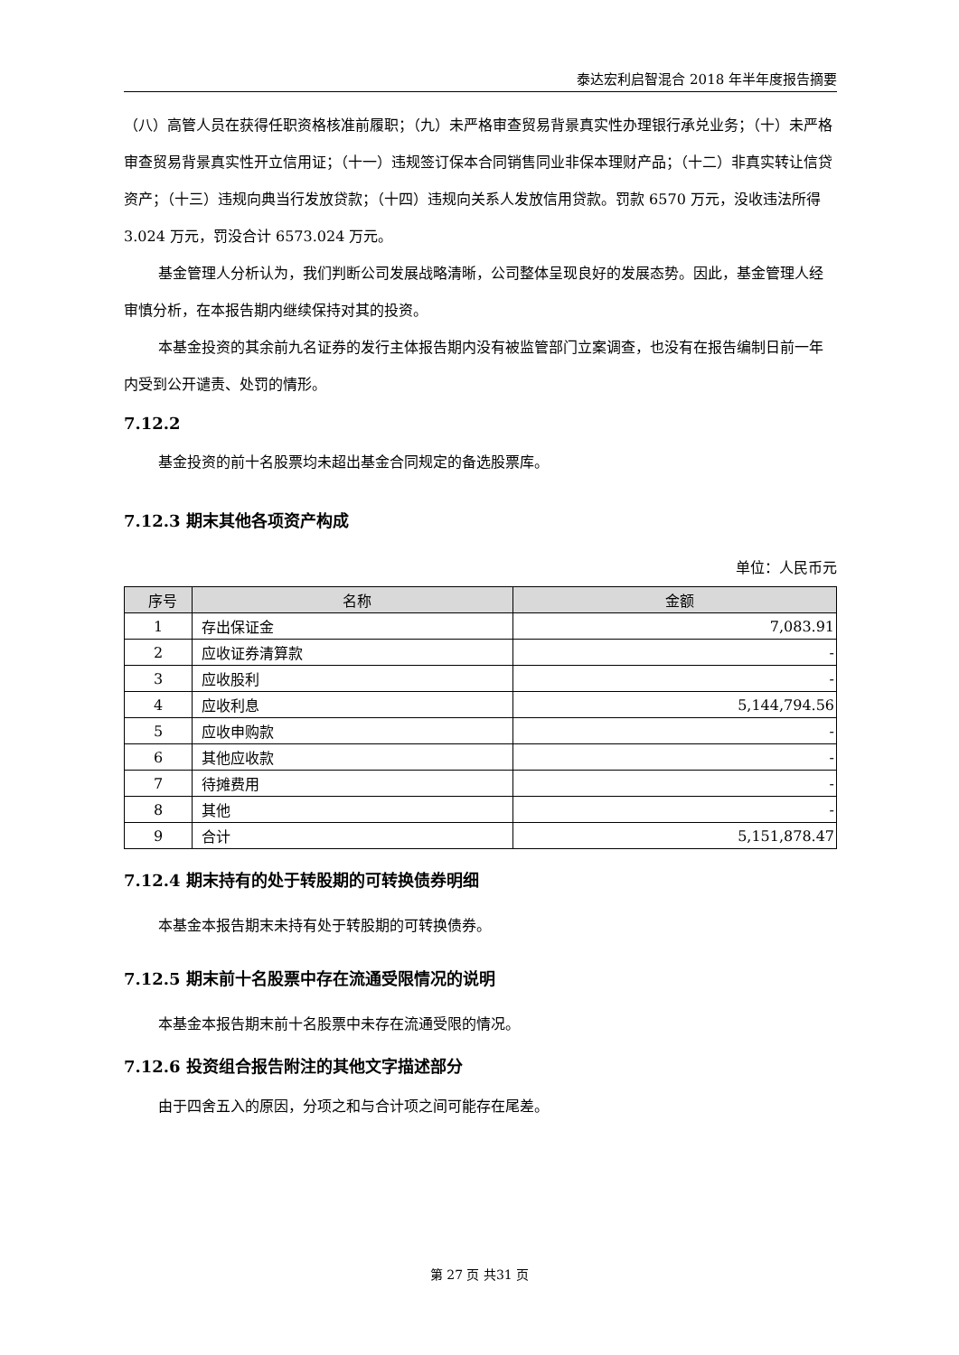泰达宏利启智混合 2018 年半年度报告摘要
（八）高管人员在获得任职资格核准前履职；（九）未严格审查贸易背景真实性办理银行承兑业务；（十）未严格审查贸易背景真实性开立信用证；（十一）违规签订保本合同销售同业非保本理财产品；（十二）非真实转让信贷资产；（十三）违规向典当行发放贷款；（十四）违规向关系人发放信用贷款。罚款 6570 万元，没收违法所得 3.024 万元，罚没合计 6573.024 万元。
基金管理人分析认为，我们判断公司发展战略清晰，公司整体呈现良好的发展态势。因此，基金管理人经审慎分析，在本报告期内继续保持对其的投资。
本基金投资的其余前九名证券的发行主体报告期内没有被监管部门立案调查，也没有在报告编制日前一年内受到公开谴责、处罚的情形。
7.12.2
基金投资的前十名股票均未超出基金合同规定的备选股票库。
7.12.3 期末其他各项资产构成
单位：人民币元
| 序号 | 名称 | 金额 |
| --- | --- | --- |
| 1 | 存出保证金 | 7,083.91 |
| 2 | 应收证券清算款 | - |
| 3 | 应收股利 | - |
| 4 | 应收利息 | 5,144,794.56 |
| 5 | 应收申购款 | - |
| 6 | 其他应收款 | - |
| 7 | 待摊费用 | - |
| 8 | 其他 | - |
| 9 | 合计 | 5,151,878.47 |
7.12.4 期末持有的处于转股期的可转换债券明细
本基金本报告期末未持有处于转股期的可转换债券。
7.12.5 期末前十名股票中存在流通受限情况的说明
本基金本报告期末前十名股票中未存在流通受限的情况。
7.12.6 投资组合报告附注的其他文字描述部分
由于四舍五入的原因，分项之和与合计项之间可能存在尾差。
第 27 页 共31 页